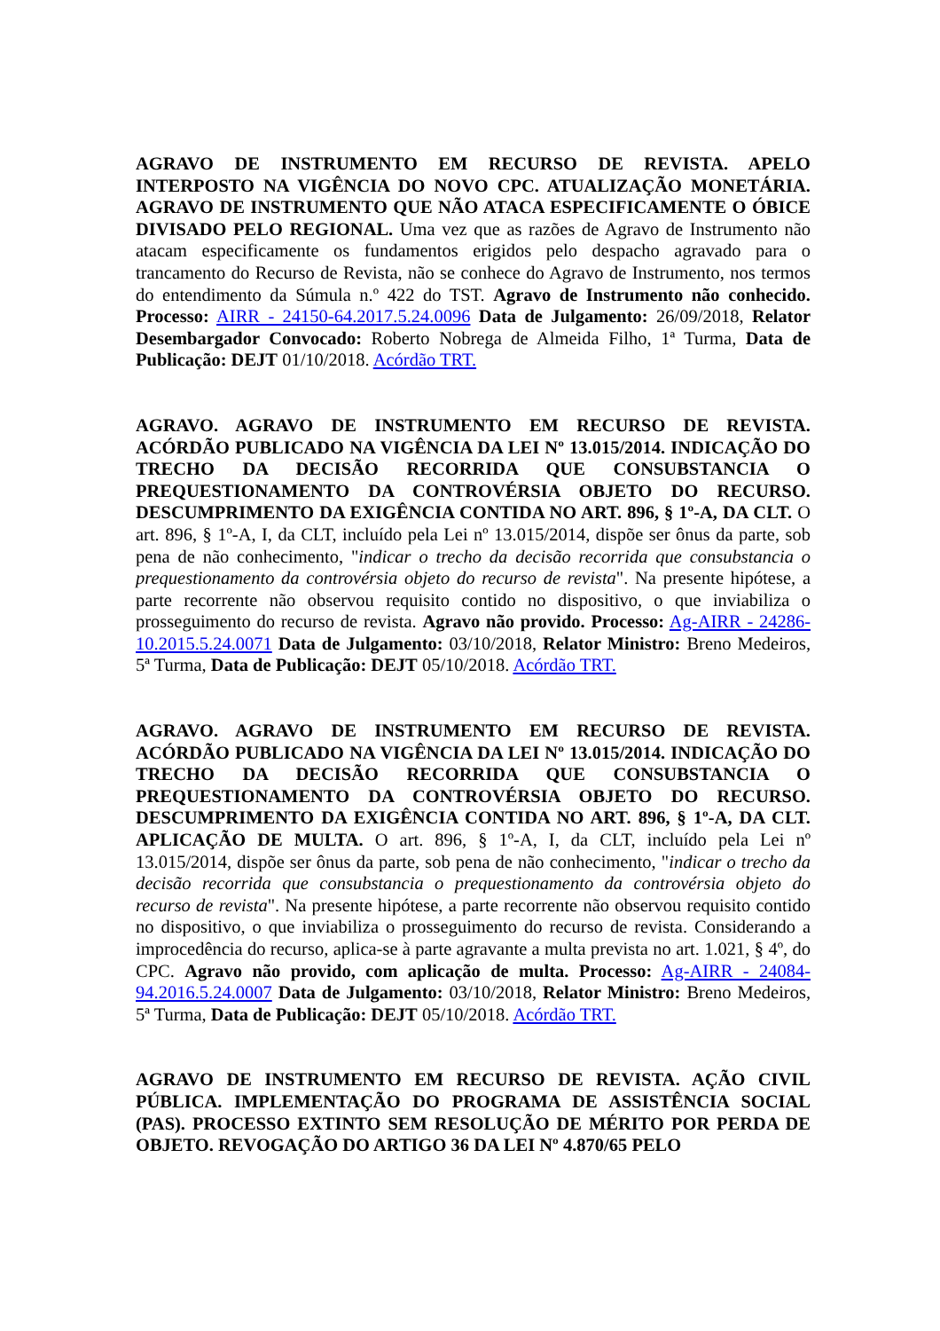AGRAVO DE INSTRUMENTO EM RECURSO DE REVISTA. APELO INTERPOSTO NA VIGÊNCIA DO NOVO CPC. ATUALIZAÇÃO MONETÁRIA. AGRAVO DE INSTRUMENTO QUE NÃO ATACA ESPECIFICAMENTE O ÓBICE DIVISADO PELO REGIONAL. Uma vez que as razões de Agravo de Instrumento não atacam especificamente os fundamentos erigidos pelo despacho agravado para o trancamento do Recurso de Revista, não se conhece do Agravo de Instrumento, nos termos do entendimento da Súmula n.º 422 do TST. Agravo de Instrumento não conhecido. Processo: AIRR - 24150-64.2017.5.24.0096 Data de Julgamento: 26/09/2018, Relator Desembargador Convocado: Roberto Nobrega de Almeida Filho, 1ª Turma, Data de Publicação: DEJT 01/10/2018. Acórdão TRT.
AGRAVO. AGRAVO DE INSTRUMENTO EM RECURSO DE REVISTA. ACÓRDÃO PUBLICADO NA VIGÊNCIA DA LEI Nº 13.015/2014. INDICAÇÃO DO TRECHO DA DECISÃO RECORRIDA QUE CONSUBSTANCIA O PREQUESTIONAMENTO DA CONTROVÉRSIA OBJETO DO RECURSO. DESCUMPRIMENTO DA EXIGÊNCIA CONTIDA NO ART. 896, § 1º-A, DA CLT. O art. 896, § 1º-A, I, da CLT, incluído pela Lei nº 13.015/2014, dispõe ser ônus da parte, sob pena de não conhecimento, "indicar o trecho da decisão recorrida que consubstancia o prequestionamento da controvérsia objeto do recurso de revista". Na presente hipótese, a parte recorrente não observou requisito contido no dispositivo, o que inviabiliza o prosseguimento do recurso de revista. Agravo não provido. Processo: Ag-AIRR - 24286-10.2015.5.24.0071 Data de Julgamento: 03/10/2018, Relator Ministro: Breno Medeiros, 5ª Turma, Data de Publicação: DEJT 05/10/2018. Acórdão TRT.
AGRAVO. AGRAVO DE INSTRUMENTO EM RECURSO DE REVISTA. ACÓRDÃO PUBLICADO NA VIGÊNCIA DA LEI Nº 13.015/2014. INDICAÇÃO DO TRECHO DA DECISÃO RECORRIDA QUE CONSUBSTANCIA O PREQUESTIONAMENTO DA CONTROVÉRSIA OBJETO DO RECURSO. DESCUMPRIMENTO DA EXIGÊNCIA CONTIDA NO ART. 896, § 1º-A, DA CLT. APLICAÇÃO DE MULTA. O art. 896, § 1º-A, I, da CLT, incluído pela Lei nº 13.015/2014, dispõe ser ônus da parte, sob pena de não conhecimento, "indicar o trecho da decisão recorrida que consubstancia o prequestionamento da controvérsia objeto do recurso de revista". Na presente hipótese, a parte recorrente não observou requisito contido no dispositivo, o que inviabiliza o prosseguimento do recurso de revista. Considerando a improcedência do recurso, aplica-se à parte agravante a multa prevista no art. 1.021, § 4º, do CPC. Agravo não provido, com aplicação de multa. Processo: Ag-AIRR - 24084-94.2016.5.24.0007 Data de Julgamento: 03/10/2018, Relator Ministro: Breno Medeiros, 5ª Turma, Data de Publicação: DEJT 05/10/2018. Acórdão TRT.
AGRAVO DE INSTRUMENTO EM RECURSO DE REVISTA. AÇÃO CIVIL PÚBLICA. IMPLEMENTAÇÃO DO PROGRAMA DE ASSISTÊNCIA SOCIAL (PAS). PROCESSO EXTINTO SEM RESOLUÇÃO DE MÉRITO POR PERDA DE OBJETO. REVOGAÇÃO DO ARTIGO 36 DA LEI Nº 4.870/65 PELO